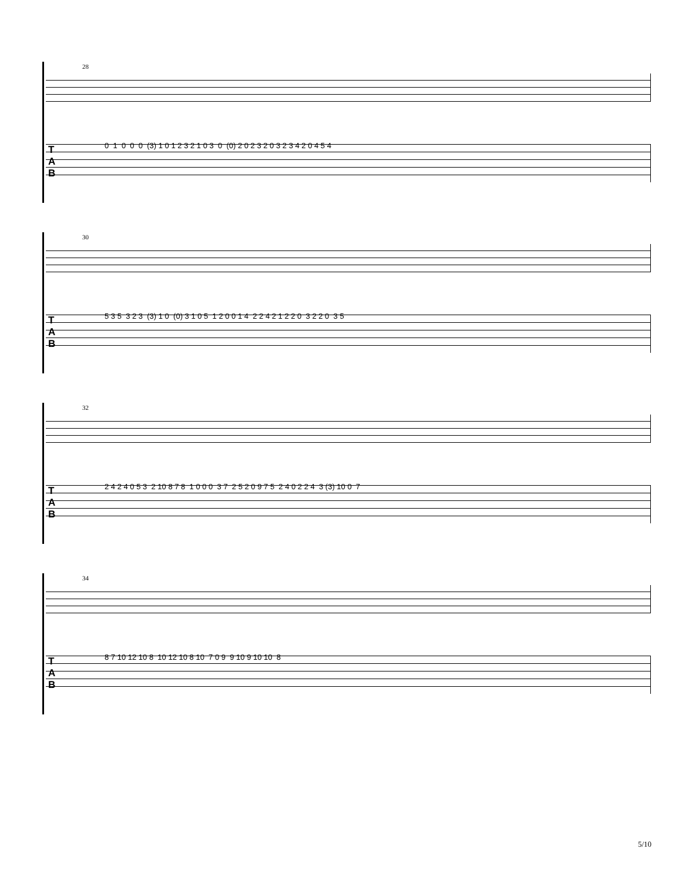28
T
A
B
0 1 0 0 0 (3) 1 0 1 2 3 2 1 0 3 0 (0) 2 0 2 3 2 0 3 2 3 4 2 0 4 5 4
30
T
A
B
5 3 5 3 2 3 (3) 1 0 (0) 3 1 0 5 1 2 0 0 1 4 2 2 4 2 1 2 2 0 3 2 2 0 3 5
32
T
A
B
2 4 2 4 0 5 3 2 10 8 7 8 1 0 0 0 3 7 2 5 2 0 9 7 5 2 4 0 2 2 4 3 (3) 10 0 7
34
T
A
B
8 7 10 12 10 8 10 12 10 8 10 7 0 9 9 10 9 10 10 8
5/10